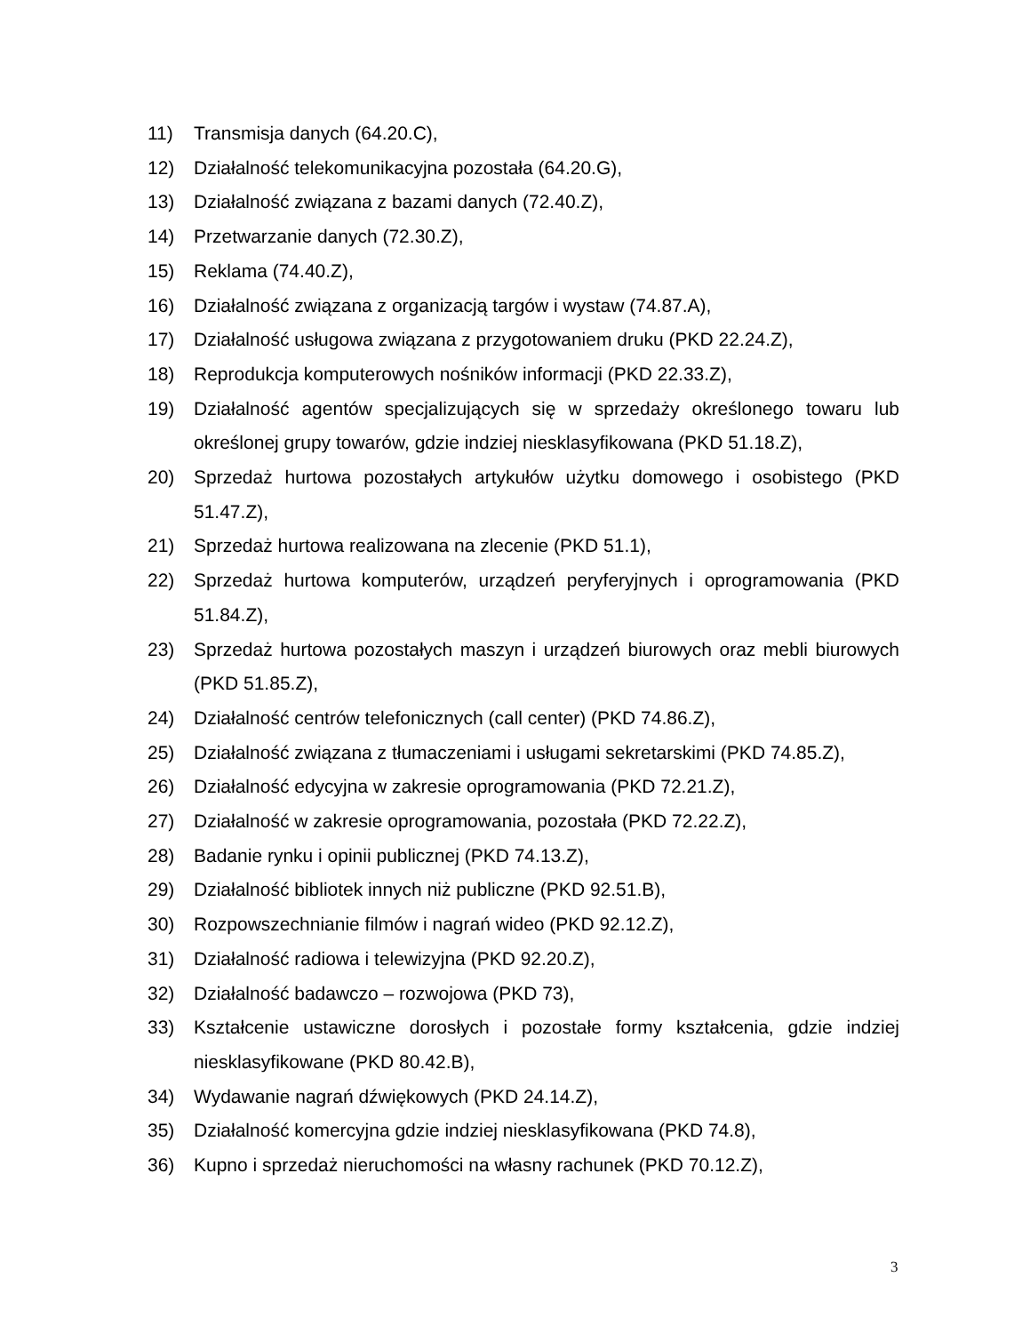11) Transmisja danych (64.20.C),
12) Działalność telekomunikacyjna pozostała (64.20.G),
13) Działalność związana z bazami danych (72.40.Z),
14) Przetwarzanie danych (72.30.Z),
15) Reklama (74.40.Z),
16) Działalność związana z organizacją targów i wystaw (74.87.A),
17) Działalność usługowa związana z przygotowaniem druku (PKD 22.24.Z),
18) Reprodukcja komputerowych nośników informacji (PKD 22.33.Z),
19) Działalność agentów specjalizujących się w sprzedaży określonego towaru lub określonej grupy towarów, gdzie indziej niesklasyfikowana (PKD 51.18.Z),
20) Sprzedaż hurtowa pozostałych artykułów użytku domowego i osobistego (PKD 51.47.Z),
21) Sprzedaż hurtowa realizowana na zlecenie (PKD 51.1),
22) Sprzedaż hurtowa komputerów, urządzeń peryferyjnych i oprogramowania (PKD 51.84.Z),
23) Sprzedaż hurtowa pozostałych maszyn i urządzeń biurowych oraz mebli biurowych (PKD 51.85.Z),
24) Działalność centrów telefonicznych (call center) (PKD 74.86.Z),
25) Działalność związana z tłumaczeniami i usługami sekretarskimi (PKD 74.85.Z),
26) Działalność edycyjna w zakresie oprogramowania (PKD 72.21.Z),
27) Działalność w zakresie oprogramowania, pozostała (PKD 72.22.Z),
28) Badanie rynku i opinii publicznej (PKD 74.13.Z),
29) Działalność bibliotek innych niż publiczne (PKD 92.51.B),
30) Rozpowszechnianie filmów i nagrań wideo (PKD 92.12.Z),
31) Działalność radiowa i telewizyjna (PKD 92.20.Z),
32) Działalność badawczo – rozwojowa (PKD 73),
33) Kształcenie ustawiczne dorosłych i pozostałe formy kształcenia, gdzie indziej niesklasyfikowane (PKD 80.42.B),
34) Wydawanie nagrań dźwiękowych (PKD 24.14.Z),
35) Działalność komercyjna gdzie indziej niesklasyfikowana (PKD 74.8),
36) Kupno i sprzedaż nieruchomości na własny rachunek (PKD 70.12.Z),
3